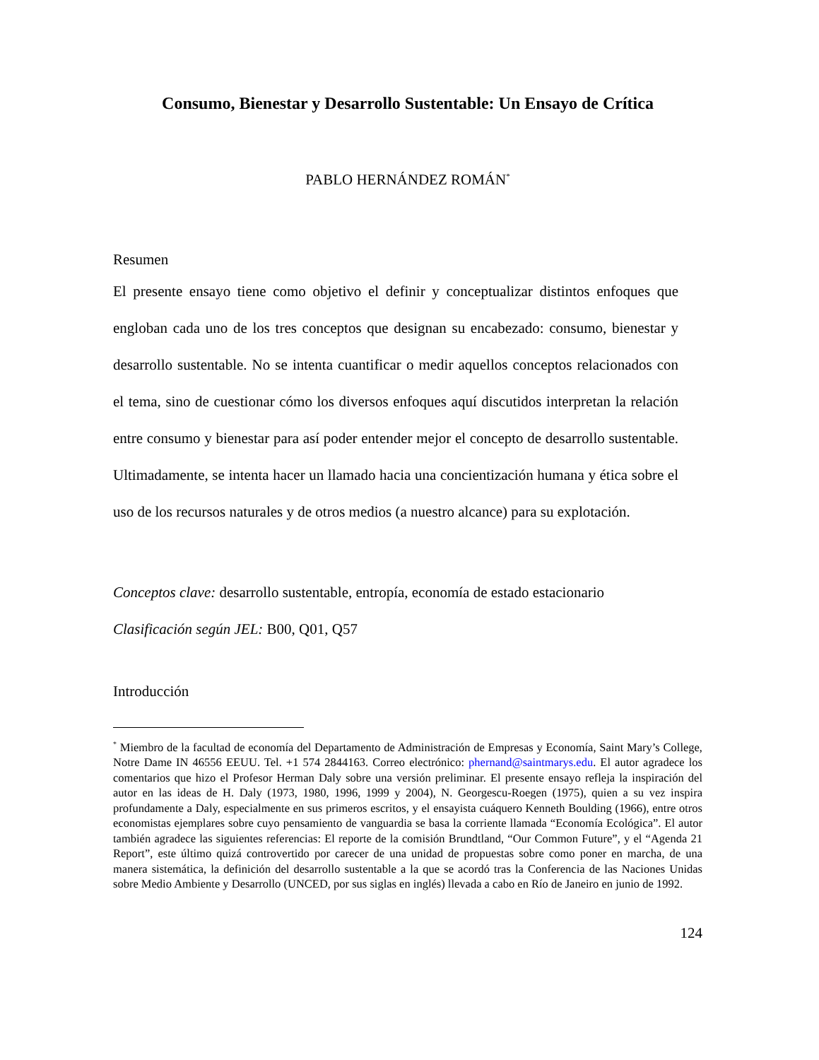Consumo, Bienestar y Desarrollo Sustentable: Un Ensayo de Crítica
PABLO HERNÁNDEZ ROMÁN<sup>*</sup>
Resumen
El presente ensayo tiene como objetivo el definir y conceptualizar distintos enfoques que engloban cada uno de los tres conceptos que designan su encabezado: consumo, bienestar y desarrollo sustentable. No se intenta cuantificar o medir aquellos conceptos relacionados con el tema, sino de cuestionar cómo los diversos enfoques aquí discutidos interpretan la relación entre consumo y bienestar para así poder entender mejor el concepto de desarrollo sustentable. Ultimadamente, se intenta hacer un llamado hacia una concientización humana y ética sobre el uso de los recursos naturales y de otros medios (a nuestro alcance) para su explotación.
Conceptos clave: desarrollo sustentable, entropía, economía de estado estacionario
Clasificación según JEL: B00, Q01, Q57
Introducción
<sup>*</sup> Miembro de la facultad de economía del Departamento de Administración de Empresas y Economía, Saint Mary’s College, Notre Dame IN 46556 EEUU. Tel. +1 574 2844163. Correo electrónico: phernand@saintmarys.edu. El autor agradece los comentarios que hizo el Profesor Herman Daly sobre una versión preliminar. El presente ensayo refleja la inspiración del autor en las ideas de H. Daly (1973, 1980, 1996, 1999 y 2004), N. Georgescu-Roegen (1975), quien a su vez inspira profundamente a Daly, especialmente en sus primeros escritos, y el ensayista cuáquero Kenneth Boulding (1966), entre otros economistas ejemplares sobre cuyo pensamiento de vanguardia se basa la corriente llamada “Economía Ecológica”. El autor también agradece las siguientes referencias: El reporte de la comisión Brundtland, “Our Common Future”, y el “Agenda 21 Report”, este último quizá controvertido por carecer de una unidad de propuestas sobre como poner en marcha, de una manera sistemática, la definición del desarrollo sustentable a la que se acordó tras la Conferencia de las Naciones Unidas sobre Medio Ambiente y Desarrollo (UNCED, por sus siglas en inglés) llevada a cabo en Río de Janeiro en junio de 1992.
124